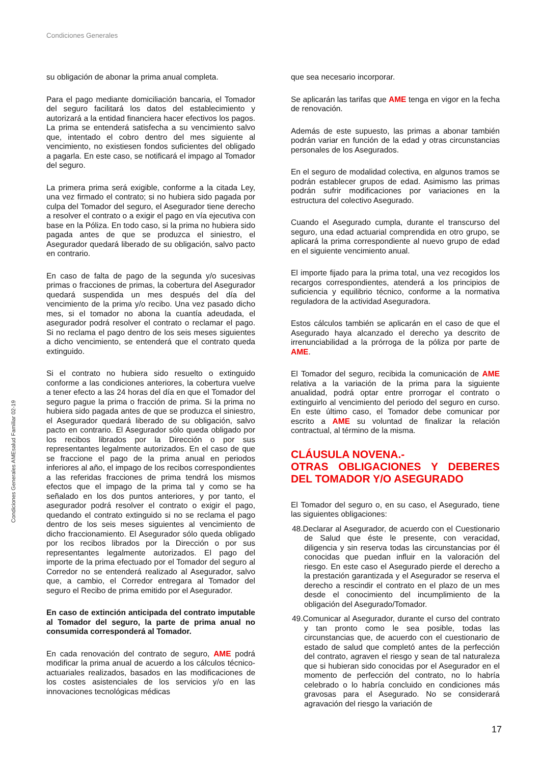Condiciones Generales
Condiciones Generales AMEsalud Familiar 02-19
su obligación de abonar la prima anual completa.
Para el pago mediante domiciliación bancaria, el Tomador del seguro facilitará los datos del establecimiento y autorizará a la entidad financiera hacer efectivos los pagos. La prima se entenderá satisfecha a su vencimiento salvo que, intentado el cobro dentro del mes siguiente al vencimiento, no existiesen fondos suficientes del obligado a pagarla. En este caso, se notificará el impago al Tomador del seguro.
La primera prima será exigible, conforme a la citada Ley, una vez firmado el contrato; si no hubiera sido pagada por culpa del Tomador del seguro, el Asegurador tiene derecho a resolver el contrato o a exigir el pago en vía ejecutiva con base en la Póliza. En todo caso, si la prima no hubiera sido pagada antes de que se produzca el siniestro, el Asegurador quedará liberado de su obligación, salvo pacto en contrario.
En caso de falta de pago de la segunda y/o sucesivas primas o fracciones de primas, la cobertura del Asegurador quedará suspendida un mes después del día del vencimiento de la prima y/o recibo. Una vez pasado dicho mes, si el tomador no abona la cuantía adeudada, el asegurador podrá resolver el contrato o reclamar el pago. Si no reclama el pago dentro de los seis meses siguientes a dicho vencimiento, se entenderá que el contrato queda extinguido.
Si el contrato no hubiera sido resuelto o extinguido conforme a las condiciones anteriores, la cobertura vuelve a tener efecto a las 24 horas del día en que el Tomador del seguro pague la prima o fracción de prima. Si la prima no hubiera sido pagada antes de que se produzca el siniestro, el Asegurador quedará liberado de su obligación, salvo pacto en contrario. El Asegurador sólo queda obligado por los recibos librados por la Dirección o por sus representantes legalmente autorizados. En el caso de que se fraccione el pago de la prima anual en periodos inferiores al año, el impago de los recibos correspondientes a las referidas fracciones de prima tendrá los mismos efectos que el impago de la prima tal y como se ha señalado en los dos puntos anteriores, y por tanto, el asegurador podrá resolver el contrato o exigir el pago, quedando el contrato extinguido si no se reclama el pago dentro de los seis meses siguientes al vencimiento de dicho fraccionamiento. El Asegurador sólo queda obligado por los recibos librados por la Dirección o por sus representantes legalmente autorizados. El pago del importe de la prima efectuado por el Tomador del seguro al Corredor no se entenderá realizado al Asegurador, salvo que, a cambio, el Corredor entregara al Tomador del seguro el Recibo de prima emitido por el Asegurador.
En caso de extinción anticipada del contrato imputable al Tomador del seguro, la parte de prima anual no consumida corresponderá al Tomador.
En cada renovación del contrato de seguro, AME podrá modificar la prima anual de acuerdo a los cálculos técnico-actuariales realizados, basados en las modificaciones de los costes asistenciales de los servicios y/o en las innovaciones tecnológicas médicas
que sea necesario incorporar.
Se aplicarán las tarifas que AME tenga en vigor en la fecha de renovación.
Además de este supuesto, las primas a abonar también podrán variar en función de la edad y otras circunstancias personales de los Asegurados.
En el seguro de modalidad colectiva, en algunos tramos se podrán establecer grupos de edad. Asimismo las primas podrán sufrir modificaciones por variaciones en la estructura del colectivo Asegurado.
Cuando el Asegurado cumpla, durante el transcurso del seguro, una edad actuarial comprendida en otro grupo, se aplicará la prima correspondiente al nuevo grupo de edad en el siguiente vencimiento anual.
El importe fijado para la prima total, una vez recogidos los recargos correspondientes, atenderá a los principios de suficiencia y equilibrio técnico, conforme a la normativa reguladora de la actividad Aseguradora.
Estos cálculos también se aplicarán en el caso de que el Asegurado haya alcanzado el derecho ya descrito de irrenunciabilidad a la prórroga de la póliza por parte de AME.
El Tomador del seguro, recibida la comunicación de AME relativa a la variación de la prima para la siguiente anualidad, podrá optar entre prorrogar el contrato o extinguirlo al vencimiento del periodo del seguro en curso. En este último caso, el Tomador debe comunicar por escrito a AME su voluntad de finalizar la relación contractual, al término de la misma.
CLÁUSULA NOVENA.-
OTRAS OBLIGACIONES Y DEBERES DEL TOMADOR Y/O ASEGURADO
El Tomador del seguro o, en su caso, el Asegurado, tiene las siguientes obligaciones:
48. Declarar al Asegurador, de acuerdo con el Cuestionario de Salud que éste le presente, con veracidad, diligencia y sin reserva todas las circunstancias por él conocidas que puedan influir en la valoración del riesgo. En este caso el Asegurado pierde el derecho a la prestación garantizada y el Asegurador se reserva el derecho a rescindir el contrato en el plazo de un mes desde el conocimiento del incumplimiento de la obligación del Asegurado/Tomador.
49. Comunicar al Asegurador, durante el curso del contrato y tan pronto como le sea posible, todas las circunstancias que, de acuerdo con el cuestionario de estado de salud que completó antes de la perfección del contrato, agraven el riesgo y sean de tal naturaleza que si hubieran sido conocidas por el Asegurador en el momento de perfección del contrato, no lo habría celebrado o lo habría concluido en condiciones más gravosas para el Asegurado. No se considerará agravación del riesgo la variación de
17